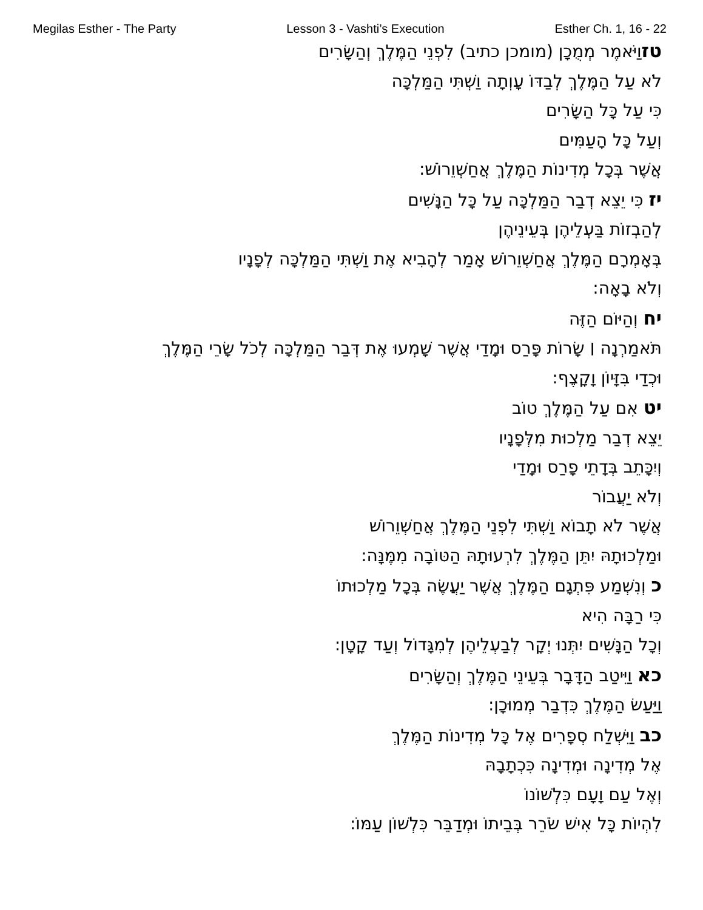Megilas Esther - The Party Lesson 3 - Vashti’s Execution Esther Ch. 1, 16 - 22
טזוַיֹּאמֶר מְמֻכָן (מומכן כתיב) לִפְנֵי הַמֶּלֶךְ וְהַשָּׂרִים
לֹא עַל הַמֶּלֶךְ לְבַדּוֹ עָוְתָה וַשְׁתִּי הַמַּלְכָּה
כִּי עַל כָּל הַשָּׂרִים
וְעַל כָּל הָעַמִּים
אֲשֶׁר בְּכָל מְדִינוֹת הַמֶּלֶךְ אֲחַשְׁוֵרוֹשׁ:
יז כִּי יֵצֵא דְבַר הַמַּלְכָּה עַל כָּל הַנָּשִׁים
לְהַבְזוֹת בַּעְלֵיהֶן בְּעֵינֵיהֶן
בְּאָמְרָם הַמֶּלֶךְ אֲחַשְׁוֵרוֹשׁ אָמַר לְהָבִיא אֶת וַשְׁתִּי הַמַּלְכָּה לְפָנָיו
וְלֹא בָאָה:
יח וְהַיּוֹם הַזֶּה
תֹּאמַרְנָה ׀ שָׂרוֹת פָּרַס וּמָדַי אֲשֶׁר שָׁמְעוּ אֶת דְּבַר הַמַּלְכָּה לְכֹל שָׂרֵי הַמֶּלֶךְ
וּכְדַי בִּזָּיוֹן וָקָצֶף:
יט אִם עַל הַמֶּלֶךְ טוֹב
יֵצֵא דְבַר מַלְכוּת מִלְּפָנָיו
וְיִכָּתֵב בְּדָתֵי פָרַס וּמָדַי
וְלֹא יַעֲבוֹר
אֲשֶׁר לֹא תָבוֹא וַשְׁתִּי לִפְנֵי הַמֶּלֶךְ אֲחַשְׁוֵרוֹשׁ
וּמַלְכוּתָהּ יִתֵּן הַמֶּלֶךְ לִרְעוּתָהּ הַטּוֹבָה מִמֶּנָּה:
כ וְנִשְׁמַע פִּתְגָם הַמֶּלֶךְ אֲשֶׁר יַעֲשֶׂה בְּכָל מַלְכוּתוֹ
כִּי רַבָּה הִיא
וְכָל הַנָּשִׁים יִתְּנוּ יְקָר לְבַעְלֵיהֶן לְמִגָּדוֹל וְעַד קָטָן:
כא וַיִּיטַב הַדָּבָר בְּעֵינֵי הַמֶּלֶךְ וְהַשָּׂרִים
וַיַּעַשׂ הַמֶּלֶךְ כִּדְבַר מְמוּכָן:
כב וַיִּשְׁלַח סְפָרִים אֶל כָּל מְדִינוֹת הַמֶּלֶךְ
אֶל מְדִינָה וּמְדִינָה כִּכְתָבָהּ
וְאֶל עַם וָעָם כִּלְשׁוֹנוֹ
לִהְיוֹת כָּל אִישׁ שֹׂרֵר בְּבֵיתוֹ וּמְדַבֵּר כִּלְשׁוֹן עַמּוֹ: